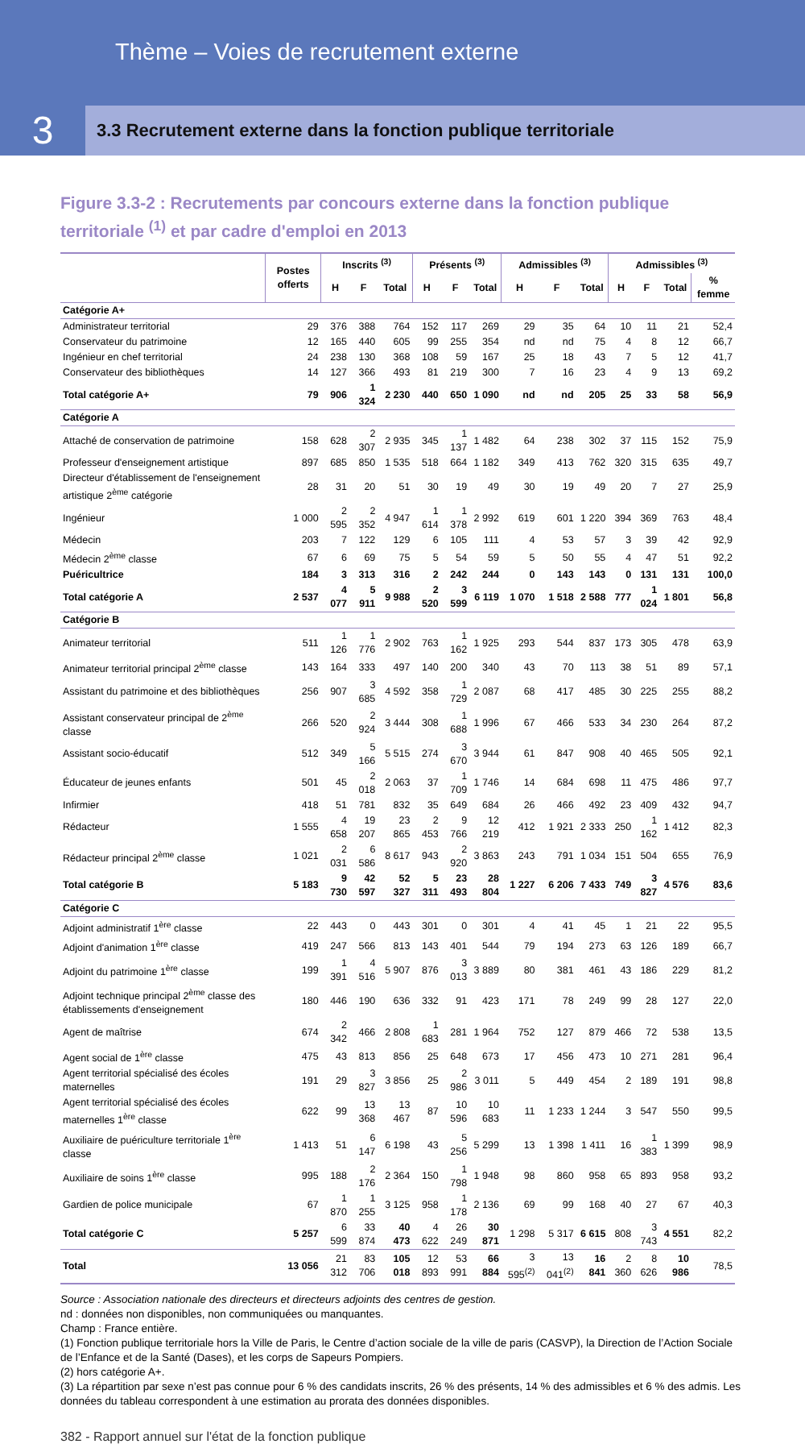Thème – Voies de recrutement externe
3
3.3 Recrutement externe dans la fonction publique territoriale
Figure 3.3-2 : Recrutements par concours externe dans la fonction publique territoriale <sup>(1)</sup> et par cadre d'emploi en 2013
| | Postes offerts | Inscrits <sup>(3)</sup> | | | Présents <sup>(3)</sup> | | | Admissibles <sup>(3)</sup> | | | Admissibles <sup>(3)</sup> | | | |
| --- | --- | --- | --- | --- | --- | --- | --- | --- | --- | --- | --- | --- | --- | --- |
| | | H | F | Total | H | F | Total | H | F | Total | H | F | Total | % femme |
| Catégorie A+ | | | | | | | | | | | | | | |
| Administrateur territorial | 29 | 376 | 388 | 764 | 152 | 117 | 269 | 29 | 35 | 64 | 10 | 11 | 21 | 52,4 |
| Conservateur du patrimoine | 12 | 165 | 440 | 605 | 99 | 255 | 354 | nd | nd | 75 | 4 | 8 | 12 | 66,7 |
| Ingénieur en chef territorial | 24 | 238 | 130 | 368 | 108 | 59 | 167 | 25 | 18 | 43 | 7 | 5 | 12 | 41,7 |
| Conservateur des bibliothèques | 14 | 127 | 366 | 493 | 81 | 219 | 300 | 7 | 16 | 23 | 4 | 9 | 13 | 69,2 |
| Total catégorie A+ | 79 | 906 | 1 324 | 2 230 | 440 | 650 | 1 090 | nd | nd | 205 | 25 | 33 | 58 | 56,9 |
| Catégorie A | | | | | | | | | | | | | | |
| Attaché de conservation de patrimoine | 158 | 628 | 2 307 | 2 935 | 345 | 1 137 | 1 482 | 64 | 238 | 302 | 37 | 115 | 152 | 75,9 |
| Professeur d'enseignement artistique | 897 | 685 | 850 | 1 535 | 518 | 664 | 1 182 | 349 | 413 | 762 | 320 | 315 | 635 | 49,7 |
| Directeur d'établissement de l'enseignement artistique 2<sup>ème</sup> catégorie | 28 | 31 | 20 | 51 | 30 | 19 | 49 | 30 | 19 | 49 | 20 | 7 | 27 | 25,9 |
| Ingénieur | 1 000 | 2 595 | 2 352 | 4 947 | 1 614 | 1 378 | 2 992 | 619 | 601 | 1 220 | 394 | 369 | 763 | 48,4 |
| Médecin | 203 | 7 | 122 | 129 | 6 | 105 | 111 | 4 | 53 | 57 | 3 | 39 | 42 | 92,9 |
| Médecin 2<sup>ème</sup> classe | 67 | 6 | 69 | 75 | 5 | 54 | 59 | 5 | 50 | 55 | 4 | 47 | 51 | 92,2 |
| Puéricultrice | 184 | 3 | 313 | 316 | 2 | 242 | 244 | 0 | 143 | 143 | 0 | 131 | 131 | 100,0 |
| Total catégorie A | 2 537 | 4 077 | 5 911 | 9 988 | 2 520 | 3 599 | 6 119 | 1 070 | 1 518 | 2 588 | 777 | 1 024 | 1 801 | 56,8 |
| Catégorie B | | | | | | | | | | | | | | |
| Animateur territorial | 511 | 1 126 | 1 776 | 2 902 | 763 | 1 162 | 1 925 | 293 | 544 | 837 | 173 | 305 | 478 | 63,9 |
| Animateur territorial principal 2<sup>ème</sup> classe | 143 | 164 | 333 | 497 | 140 | 200 | 340 | 43 | 70 | 113 | 38 | 51 | 89 | 57,1 |
| Assistant du patrimoine et des bibliothèques | 256 | 907 | 3 685 | 4 592 | 358 | 1 729 | 2 087 | 68 | 417 | 485 | 30 | 225 | 255 | 88,2 |
| Assistant conservateur principal de 2<sup>ème</sup> classe | 266 | 520 | 2 924 | 3 444 | 308 | 1 688 | 1 996 | 67 | 466 | 533 | 34 | 230 | 264 | 87,2 |
| Assistant socio-éducatif | 512 | 349 | 5 166 | 5 515 | 274 | 3 670 | 3 944 | 61 | 847 | 908 | 40 | 465 | 505 | 92,1 |
| Éducateur de jeunes enfants | 501 | 45 | 2 018 | 2 063 | 37 | 1 709 | 1 746 | 14 | 684 | 698 | 11 | 475 | 486 | 97,7 |
| Infirmier | 418 | 51 | 781 | 832 | 35 | 649 | 684 | 26 | 466 | 492 | 23 | 409 | 432 | 94,7 |
| Rédacteur | 1 555 | 4 658 | 19 207 | 23 865 | 2 453 | 9 766 | 12 219 | 412 | 1 921 | 2 333 | 250 | 1 162 | 1 412 | 82,3 |
| Rédacteur principal 2<sup>ème</sup> classe | 1 021 | 2 031 | 6 586 | 8 617 | 943 | 2 920 | 3 863 | 243 | 791 | 1 034 | 151 | 504 | 655 | 76,9 |
| Total catégorie B | 5 183 | 9 730 | 42 597 | 52 327 | 5 311 | 23 493 | 28 804 | 1 227 | 6 206 | 7 433 | 749 | 3 827 | 4 576 | 83,6 |
| Catégorie C | | | | | | | | | | | | | | |
| Adjoint administratif 1<sup>ère</sup> classe | 22 | 443 | 0 | 443 | 301 | 0 | 301 | 4 | 41 | 45 | 1 | 21 | 22 | 95,5 |
| Adjoint d'animation 1<sup>ère</sup> classe | 419 | 247 | 566 | 813 | 143 | 401 | 544 | 79 | 194 | 273 | 63 | 126 | 189 | 66,7 |
| Adjoint du patrimoine 1<sup>ère</sup> classe | 199 | 1 391 | 4 516 | 5 907 | 876 | 3 013 | 3 889 | 80 | 381 | 461 | 43 | 186 | 229 | 81,2 |
| Adjoint technique principal 2<sup>ème</sup> classe des établissements d'enseignement | 180 | 446 | 190 | 636 | 332 | 91 | 423 | 171 | 78 | 249 | 99 | 28 | 127 | 22,0 |
| Agent de maîtrise | 674 | 2 342 | 466 | 2 808 | 1 683 | 281 | 1 964 | 752 | 127 | 879 | 466 | 72 | 538 | 13,5 |
| Agent social de 1<sup>ère</sup> classe | 475 | 43 | 813 | 856 | 25 | 648 | 673 | 17 | 456 | 473 | 10 | 271 | 281 | 96,4 |
| Agent territorial spécialisé des écoles maternelles | 191 | 29 | 3 827 | 3 856 | 25 | 2 986 | 3 011 | 5 | 449 | 454 | 2 | 189 | 191 | 98,8 |
| Agent territorial spécialisé des écoles maternelles 1<sup>ère</sup> classe | 622 | 99 | 13 368 | 13 467 | 87 | 10 596 | 10 683 | 11 | 1 233 | 1 244 | 3 | 547 | 550 | 99,5 |
| Auxiliaire de puériculture territoriale 1<sup>ère</sup> classe | 1 413 | 51 | 6 147 | 6 198 | 43 | 5 256 | 5 299 | 13 | 1 398 | 1 411 | 16 | 1 383 | 1 399 | 98,9 |
| Auxiliaire de soins 1<sup>ère</sup> classe | 995 | 188 | 2 176 | 2 364 | 150 | 1 798 | 1 948 | 98 | 860 | 958 | 65 | 893 | 958 | 93,2 |
| Gardien de police municipale | 67 | 1 870 | 1 255 | 3 125 | 958 | 1 178 | 2 136 | 69 | 99 | 168 | 40 | 27 | 67 | 40,3 |
| Total catégorie C | 5 257 | 6 599 | 33 874 | 40 473 | 4 622 | 26 249 | 30 871 | 1 298 | 5 317 | 6 615 | 808 | 3 743 | 4 551 | 82,2 |
| Total | 13 056 | 21 312 | 83 706 | 105 018 | 12 893 | 53 991 | 66 884 | 3 595<sup>(2)</sup> | 13 041<sup>(2)</sup> | 16 841 | 2 360 | 8 626 | 10 986 | 78,5 |
Source : Association nationale des directeurs et directeurs adjoints des centres de gestion.
nd : données non disponibles, non communiquées ou manquantes.
Champ : France entière.
(1) Fonction publique territoriale hors la Ville de Paris, le Centre d’action sociale de la ville de paris (CASVP), la Direction de l’Action Sociale de l’Enfance et de la Santé (Dases), et les corps de Sapeurs Pompiers.
(2) hors catégorie A+.
(3) La répartition par sexe n’est pas connue pour 6 % des candidats inscrits, 26 % des présents, 14 % des admissibles et 6 % des admis. Les données du tableau correspondent à une estimation au prorata des données disponibles.
382 - Rapport annuel sur l'état de la fonction publique